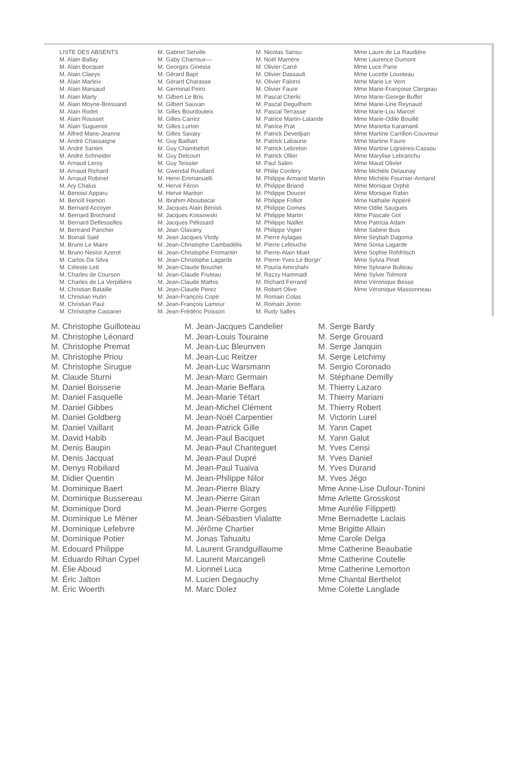LISTE DES ABSENTS
M. Alain Ballay
M. Alain Bocquet
M. Alain Claeys
M. Alain Marleix
M. Alain Marsaud
M. Alain Marty
M. Alain Moyne-Bressand
M. Alain Rodet
M. Alain Rousset
M. Alain Suguenot
M. Alfred Marie-Jeanne
M. André Chassaigne
M. André Santini
M. André Schneider
M. Arnaud Leroy
M. Arnaud Richard
M. Arnaud Robinet
M. Ary Chalus
M. Benoist Apparu
M. Benoît Hamon
M. Bernard Accoyer
M. Bernard Brochand
M. Bernard Deflesselles
M. Bertrand Pancher
M. Boinali Said
M. Bruno Le Maire
M. Bruno Nestor Azerot
M. Carlos Da Silva
M. Céleste Lett
M. Charles de Courson
M. Charles de La Verpillière
M. Christian Bataille
M. Christian Hutin
M. Christian Paul
M. Christophe Castaner
M. Gabriel Serville
M. Gaby Charroux—
M. Georges Ginesta
M. Gérard Bapt
M. Gérard Charasse
M. Germinal Peiro
M. Gilbert Le Bris
M. Gilbert Sauvan
M. Gilles Bourdouleix
M. Gilles Carrez
M. Gilles Lurton
M. Gilles Savary
M. Guy Bailliart
M. Guy Chambefort
M. Guy Delcourt
M. Guy Teissier
M. Gwendal Rouillard
M. Henri Emmanuelli
M. Hervé Féron
M. Hervé Mariton
M. Ibrahim Aboubacar
M. Jacques Alain Bénisti
M. Jacques Kossowski
M. Jacques Pélissard
M. Jean Glavany
M. Jean Jacques Vlody
M. Jean-Christophe Cambadélis
M. Jean-Christophe Fromantin
M. Jean-Christophe Lagarde
M. Jean-Claude Bouchet
M. Jean-Claude Fruteau
M. Jean-Claude Mathis
M. Jean-Claude Perez
M. Jean-François Copé
M. Jean-François Lamour
M. Jean-Frédéric Poisson
M. Nicolas Sansu
M. Noël Mamère
M. Olivier Carré
M. Olivier Dassault
M. Olivier Falorni
M. Olivier Faure
M. Pascal Cherki
M. Pascal Deguilhem
M. Pascal Terrasse
M. Patrice Martin-Lalande
M. Patrice Prat
M. Patrick Devedjian
M. Patrick Labaune
M. Patrick Lebreton
M. Patrick Ollier
M. Paul Salen
M. Philip Cordery
M. Philippe Armand Martin
M. Philippe Briand
M. Philippe Doucet
M. Philippe Folliot
M. Philippe Gomes
M. Philippe Martin
M. Philippe Naillet
M. Philippe Vigier
M. Pierre Aylagas
M. Pierre Lellouche
M. Pierre-Alain Muet
M. Pierre-Yves Le Borgn'
M. Pouria Amirshahi
M. Razzy Hammadi
M. Richard Ferrand
M. Robert Olive
M. Romain Colas
M. Romain Joron
M. Rudy Salles
Mme Laure de La Raudière
Mme Laurence Dumont
Mme Luce Pane
Mme Lucette Lousteau
Mme Marie Le Vern
Mme Marie-Françoise Clergeau
Mme Marie-George Buffet
Mme Marie-Line Reynaud
Mme Marie-Lou Marcel
Mme Marie-Odile Bouillé
Mme Marietta Karamanli
Mme Martine Carrillon-Couvreur
Mme Martine Faure
Mme Martine Lignières-Cassou
Mme Marylise Lebranchu
Mme Maud Olivier
Mme Michèle Delaunay
Mme Michèle Fournier-Armand
Mme Monique Orphé
Mme Monique Rabin
Mme Nathalie Appéré
Mme Odile Saugues
Mme Pascale Got
Mme Patricia Adam
Mme Sabine Buis
Mme Seybah Dagoma
Mme Sonia Lagarde
Mme Sophie Rohfritsch
Mme Sylvia Pinel
Mme Sylviane Bulteau
Mme Sylvie Tolmont
Mme Véronique Besse
Mme Véronique Massonneau
M. Christophe Guilloteau
M. Christophe Léonard
M. Christophe Premat
M. Christophe Priou
M. Christophe Sirugue
M. Claude Sturni
M. Daniel Boisserie
M. Daniel Fasquelle
M. Daniel Gibbes
M. Daniel Goldberg
M. Daniel Vaillant
M. David Habib
M. Denis Baupin
M. Denis Jacquat
M. Denys Robiliard
M. Didier Quentin
M. Dominique Baert
M. Dominique Bussereau
M. Dominique Dord
M. Dominique Le Mèner
M. Dominique Lefebvre
M. Dominique Potier
M. Edouard Philippe
M. Eduardo Rihan Cypel
M. Élie Aboud
M. Éric Jalton
M. Éric Woerth
M. Jean-Jacques Candelier
M. Jean-Louis Touraine
M. Jean-Luc Bleunven
M. Jean-Luc Reitzer
M. Jean-Luc Warsmann
M. Jean-Marc Germain
M. Jean-Marie Beffara
M. Jean-Marie Tétart
M. Jean-Michel Clément
M. Jean-Noël Carpentier
M. Jean-Patrick Gille
M. Jean-Paul Bacquet
M. Jean-Paul Chanteguet
M. Jean-Paul Dupré
M. Jean-Paul Tuaiva
M. Jean-Philippe Nilor
M. Jean-Pierre Blazy
M. Jean-Pierre Giran
M. Jean-Pierre Gorges
M. Jean-Sébastien Vialatte
M. Jérôme Chartier
M. Jonas Tahuaitu
M. Laurent Grandguillaume
M. Laurent Marcangeli
M. Lionnel Luca
M. Lucien Degauchy
M. Marc Dolez
M. Serge Bardy
M. Serge Grouard
M. Serge Janquin
M. Serge Letchimy
M. Sergio Coronado
M. Stéphane Demilly
M. Thierry Lazaro
M. Thierry Mariani
M. Thierry Robert
M. Victorin Lurel
M. Yann Capet
M. Yann Galut
M. Yves Censi
M. Yves Daniel
M. Yves Durand
M. Yves Jégo
Mme Anne-Lise Dufour-Tonini
Mme Arlette Grosskost
Mme Aurélie Filippetti
Mme Bernadette Laclais
Mme Brigitte Allain
Mme Carole Delga
Mme Catherine Beaubatie
Mme Catherine Coutelle
Mme Catherine Lemorton
Mme Chantal Berthelot
Mme Colette Langlade